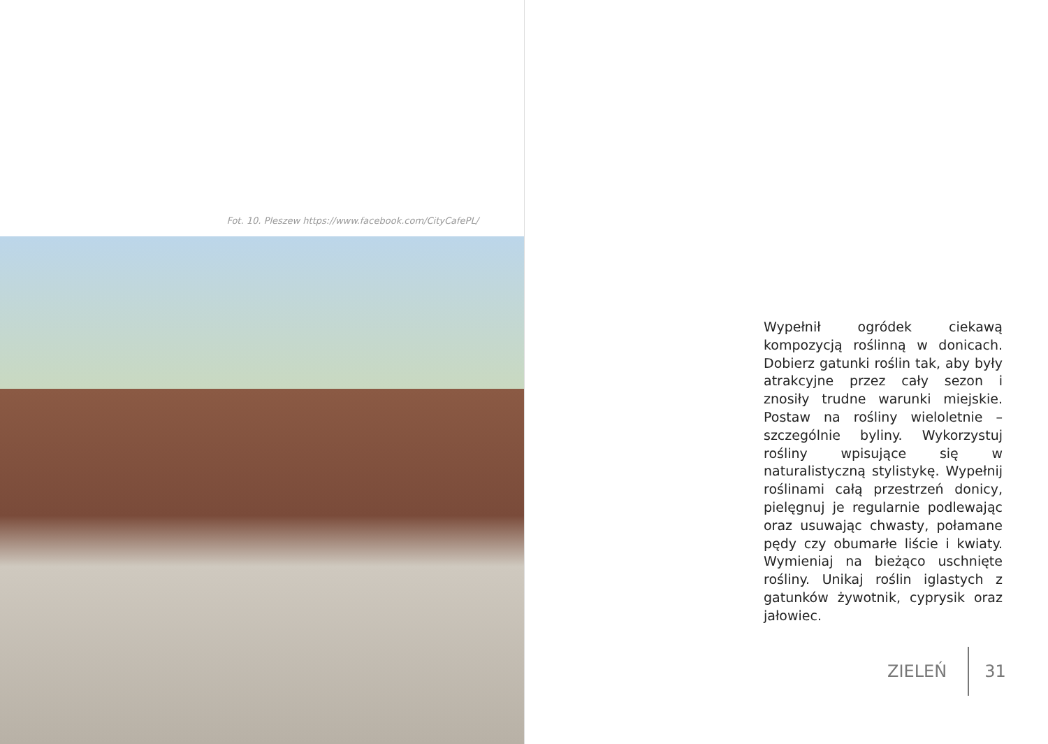Fot. 10. Pleszew https://www.facebook.com/CityCafePL/
Wypełnił ogródek ciekawą kompozycją roślinną w donicach. Dobierz gatunki roślin tak, aby były atrakcyjne przez cały sezon i znosiły trudne warunki miejskie. Postaw na rośliny wieloletnie – szczególnie byliny. Wykorzystuj rośliny wpisujące się w naturalistyczną stylistykę. Wypełnij roślinami całą przestrzeń donicy, pielęgnuj je regularnie podlewając oraz usuwając chwasty, połamane pędy czy obumarłe liście i kwiaty. Wymieniaj na bieżąco uschnięte rośliny. Unikaj roślin iglastych z gatunków żywotnik, cyprysik oraz jałowiec.
ZIELEŃ 31